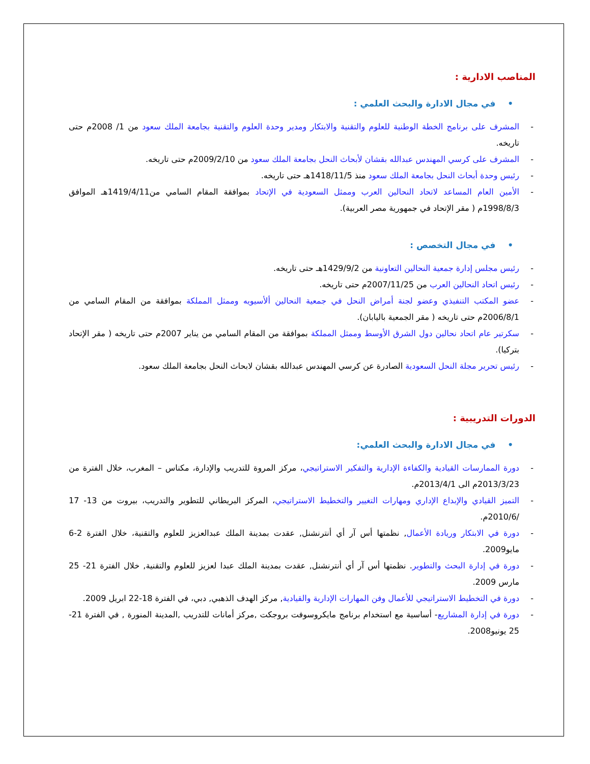المناصب الادارية :
• في مجال الادارة والبحث العلمي :
المشرف على برنامج الخطة الوطنية للعلوم والتقنية والابتكار ومدير وحدة العلوم والتقنية بجامعة الملك سعود من 1/ 2008م حتى تاريخه.
المشرف على كرسي المهندس عبدالله بقشان لأبحاث النحل بجامعة الملك سعود من 2009/2/10م حتى تاريخه.
رئيس وحدة أبحاث النحل بجامعة الملك سعود منذ 1418/11/5هـ حتى تاريخه.
الأمين العام المساعد لاتحاد النحالين العرب وممثل السعودية في الإتحاد بموافقة المقام السامي من1419/4/11هـ الموافق 1998/8/3م ( مقر الإتحاد في جمهورية مصر العربية).
• في مجال التخصص :
رئيس مجلس إدارة جمعية النحالين التعاونية من 1429/9/2هـ حتى تاريخه.
رئيس اتحاد النحالين العرب من 2007/11/25م حتى تاريخه.
عضو المكتب التنفيذي وعضو لجنة أمراض النحل في جمعية النحالين ألأسيويه وممثل المملكة بموافقة من المقام السامي من 2006/8/1م حتى تاريخه ( مقر الجمعية باليابان).
سكرتير عام اتحاد نحالين دول الشرق الأوسط وممثل المملكة بموافقة من المقام السامي من يناير 2007م حتى تاريخه ( مقر الإتحاد بتركيا).
رئيس تحرير مجلة النحل السعودية الصادرة عن كرسي المهندس عبدالله بقشان لابحاث النحل بجامعة الملك سعود.
الدورات التدريبية :
• في مجال الادارة والبحث العلمي:
دورة الممارسات القيادية والكفاءة الإدارية والتفكير الاستراتيجي، مركز المروة للتدريب والإدارة، مكناس – المغرب، خلال الفترة من 2013/3/23م الى 2013/4/1م.
التميز القيادي والإبداع الإداري ومهارات التغيير والتخطيط الاستراتيجي، المركز البريطاني للتطوير والتدريب، بيروت من 13- 17 /2010/6م.
دورة في الابتكار وريادة الأعمال, نظمتها أس آر أي أنترنشنل, عقدت بمدينة الملك عبدالعزيز للعلوم والتقنية، خلال الفترة 2-6 مايو2009.
دورة في إدارة البحث والتطوير. نظمتها أس آر أي أنترنشنل, عقدت بمدينة الملك عبدا لعزيز للعلوم والتقنية, خلال الفترة 21- 25 مارس 2009.
دورة في التخطيط الاستراتيجي للأعمال وفن المهارات الإدارية والقيادية, مركز الهدف الذهبي, دبي، في الفترة 18-22 ابريل 2009.
دورة في إدارة المشاريع- أساسية مع استخدام برنامج مايكروسوفت بروجكت ,مركز أمانات للتدريب ,المدينة المنورة , في الفترة 21-25 يونيو2008.